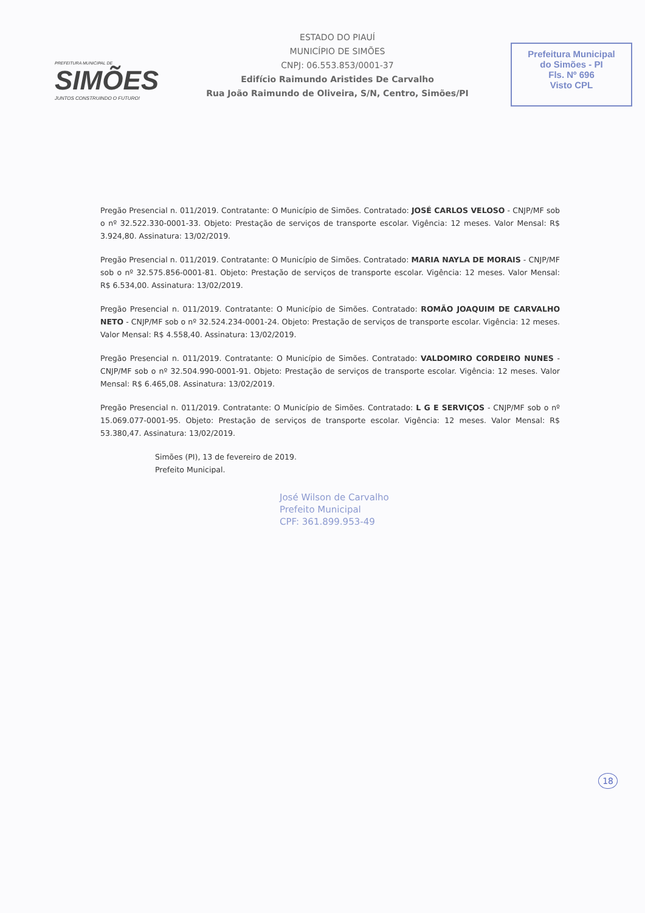PREFEITURA MUNICIPAL DE
SIMÕES
JUNTOS CONSTRUINDO O FUTURO!
ESTADO DO PIAUÍ
MUNICÍPIO DE SIMÕES
CNPJ: 06.553.853/0001-37
Edifício Raimundo Aristides De Carvalho
Rua João Raimundo de Oliveira, S/N, Centro, Simões/PI
Prefeitura Municipal
do Simões - PI
Fls. Nº 696
Visto CPL
Pregão Presencial n. 011/2019. Contratante: O Município de Simões. Contratado: JOSÉ CARLOS VELOSO - CNJP/MF sob o nº 32.522.330-0001-33. Objeto: Prestação de serviços de transporte escolar. Vigência: 12 meses. Valor Mensal: R$ 3.924,80. Assinatura: 13/02/2019.
Pregão Presencial n. 011/2019. Contratante: O Município de Simões. Contratado: MARIA NAYLA DE MORAIS - CNJP/MF sob o nº 32.575.856-0001-81. Objeto: Prestação de serviços de transporte escolar. Vigência: 12 meses. Valor Mensal: R$ 6.534,00. Assinatura: 13/02/2019.
Pregão Presencial n. 011/2019. Contratante: O Município de Simões. Contratado: ROMÃO JOAQUIM DE CARVALHO NETO - CNJP/MF sob o nº 32.524.234-0001-24. Objeto: Prestação de serviços de transporte escolar. Vigência: 12 meses. Valor Mensal: R$ 4.558,40. Assinatura: 13/02/2019.
Pregão Presencial n. 011/2019. Contratante: O Município de Simões. Contratado: VALDOMIRO CORDEIRO NUNES - CNJP/MF sob o nº 32.504.990-0001-91. Objeto: Prestação de serviços de transporte escolar. Vigência: 12 meses. Valor Mensal: R$ 6.465,08. Assinatura: 13/02/2019.
Pregão Presencial n. 011/2019. Contratante: O Município de Simões. Contratado: L G E SERVIÇOS - CNJP/MF sob o nº 15.069.077-0001-95. Objeto: Prestação de serviços de transporte escolar. Vigência: 12 meses. Valor Mensal: R$ 53.380,47. Assinatura: 13/02/2019.
Simões (PI), 13 de fevereiro de 2019.
Prefeito Municipal.
José Wilson de Carvalho
Prefeito Municipal
CPF: 361.899.953-49
18